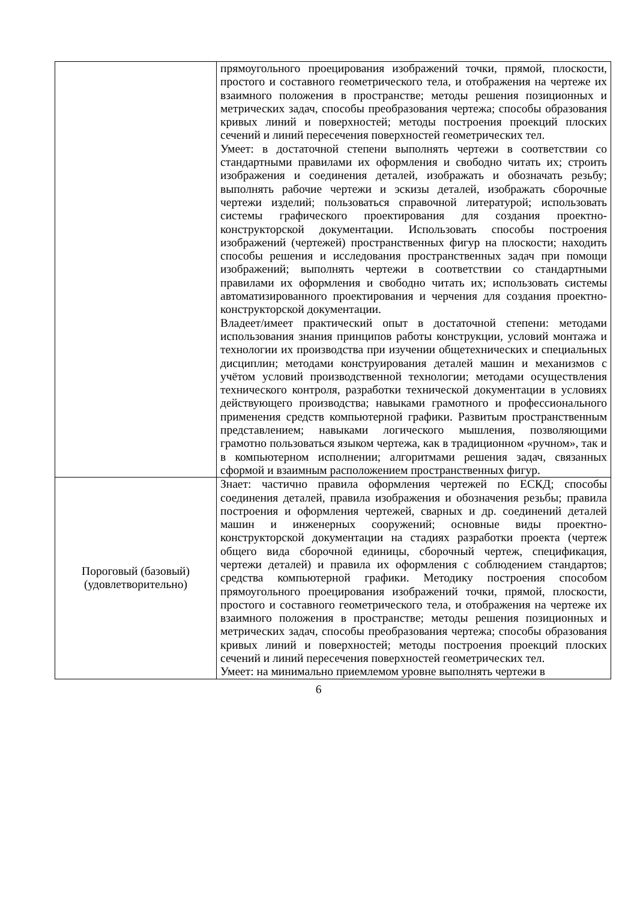| | прямоугольного проецирования изображений точки, прямой, плоскости, простого и составного геометрического тела, и отображения на чертеже их взаимного положения в пространстве; методы решения позиционных и метрических задач, способы преобразования чертежа; способы образования кривых линий и поверхностей; методы построения проекций плоских сечений и линий пересечения поверхностей геометрических тел. Умеет: в достаточной степени выполнять чертежи в соответствии со стандартными правилами их оформления и свободно читать их; строить изображения и соединения деталей, изображать и обозначать резьбу; выполнять рабочие чертежи и эскизы деталей, изображать сборочные чертежи изделий; пользоваться справочной литературой; использовать системы графического проектирования для создания проектно-конструкторской документации. Использовать способы построения изображений (чертежей) пространственных фигур на плоскости; находить способы решения и исследования пространственных задач при помощи изображений; выполнять чертежи в соответствии со стандартными правилами их оформления и свободно читать их; использовать системы автоматизированного проектирования и черчения для создания проектно-конструкторской документации. Владеет/имеет практический опыт в достаточной степени: методами использования знания принципов работы конструкции, условий монтажа и технологии их производства при изучении общетехнических и специальных дисциплин; методами конструирования деталей машин и механизмов с учётом условий производственной технологии; методами осуществления технического контроля, разработки технической документации в условиях действующего производства; навыками грамотного и профессионального применения средств компьютерной графики. Развитым пространственным представлением; навыками логического мышления, позволяющими грамотно пользоваться языком чертежа, как в традиционном «ручном», так и в компьютерном исполнении; алгоритмами решения задач, связанных сформой и взаимным расположением пространственных фигур. |
| Пороговый (базовый) (удовлетворительно) | Знает: частично правила оформления чертежей по ЕСКД; способы соединения деталей, правила изображения и обозначения резьбы; правила построения и оформления чертежей, сварных и др. соединений деталей машин и инженерных сооружений; основные виды проектно-конструкторской документации на стадиях разработки проекта (чертеж общего вида сборочной единицы, сборочный чертеж, спецификация, чертежи деталей) и правила их оформления с соблюдением стандартов; средства компьютерной графики. Методику построения способом прямоугольного проецирования изображений точки, прямой, плоскости, простого и составного геометрического тела, и отображения на чертеже их взаимного положения в пространстве; методы решения позиционных и метрических задач, способы преобразования чертежа; способы образования кривых линий и поверхностей; методы построения проекций плоских сечений и линий пересечения поверхностей геометрических тел. Умеет: на минимально приемлемом уровне выполнять чертежи в |
6